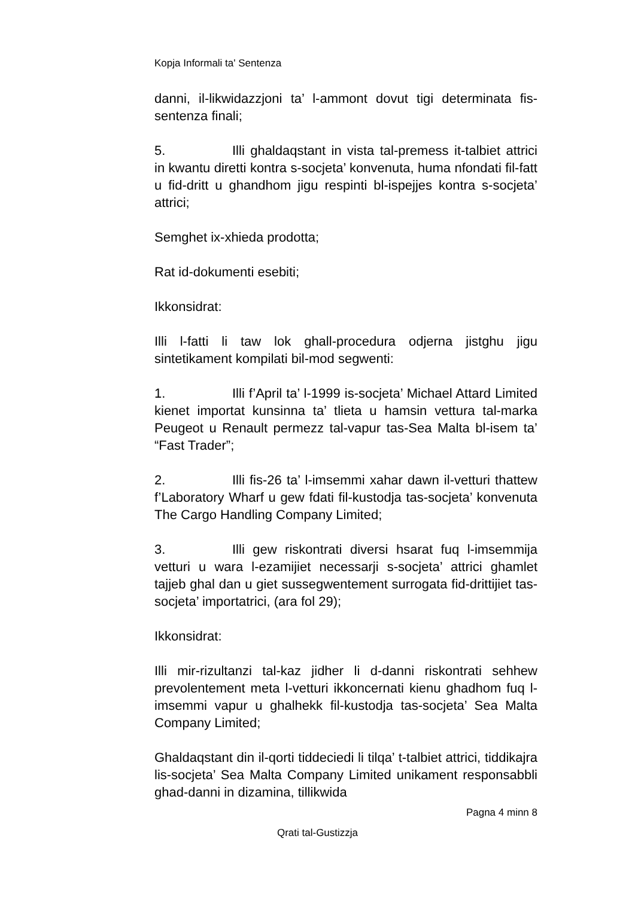Kopja Informali ta' Sentenza
danni, il-likwidazzjoni ta’ l-ammont dovut tigi determinata fis-sentenza finali;
5. Illi ghaldaqstant in vista tal-premess it-talbiet attrici in kwantu diretti kontra s-socjeta’ konvenuta, huma nfondati fil-fatt u fid-dritt u ghandhom jigu respinti bl-ispejjes kontra s-socjeta’ attrici;
Semghet ix-xhieda prodotta;
Rat id-dokumenti esebiti;
Ikkonsidrat:
Illi l-fatti li taw lok ghall-procedura odjerna jistghu jigu sintetikament kompilati bil-mod segwenti:
1. Illi f’April ta’ l-1999 is-socjeta’ Michael Attard Limited kienet importat kunsinna ta’ tlieta u hamsin vettura tal-marka Peugeot u Renault permezz tal-vapur tas-Sea Malta bl-isem ta’ “Fast Trader”;
2. Illi fis-26 ta’ l-imsemmi xahar dawn il-vetturi thattew f’Laboratory Wharf u gew fdati fil-kustodja tas-socjeta’ konvenuta The Cargo Handling Company Limited;
3. Illi gew riskontrati diversi hsarat fuq l-imsemmija vetturi u wara l-ezamijiet necessarji s-socjeta’ attrici ghamlet tajjeb ghal dan u giet sussegwentement surrogata fid-drittijiet tas-socjeta’ importatrici, (ara fol 29);
Ikkonsidrat:
Illi mir-rizultanzi tal-kaz jidher li d-danni riskontrati sehhew prevolentement meta l-vetturi ikkoncernati kienu ghadhom fuq l-imsemmi vapur u ghalhekk fil-kustodja tas-socjeta’ Sea Malta Company Limited;
Ghaldaqstant din il-qorti tiddeciedi li tilqa’ t-talbiet attrici, tiddikajra lis-socjeta’ Sea Malta Company Limited unikament responsabbli ghad-danni in dizamina, tillikwida
Pagna 4 minn 8
Qrati tal-Gustizzja